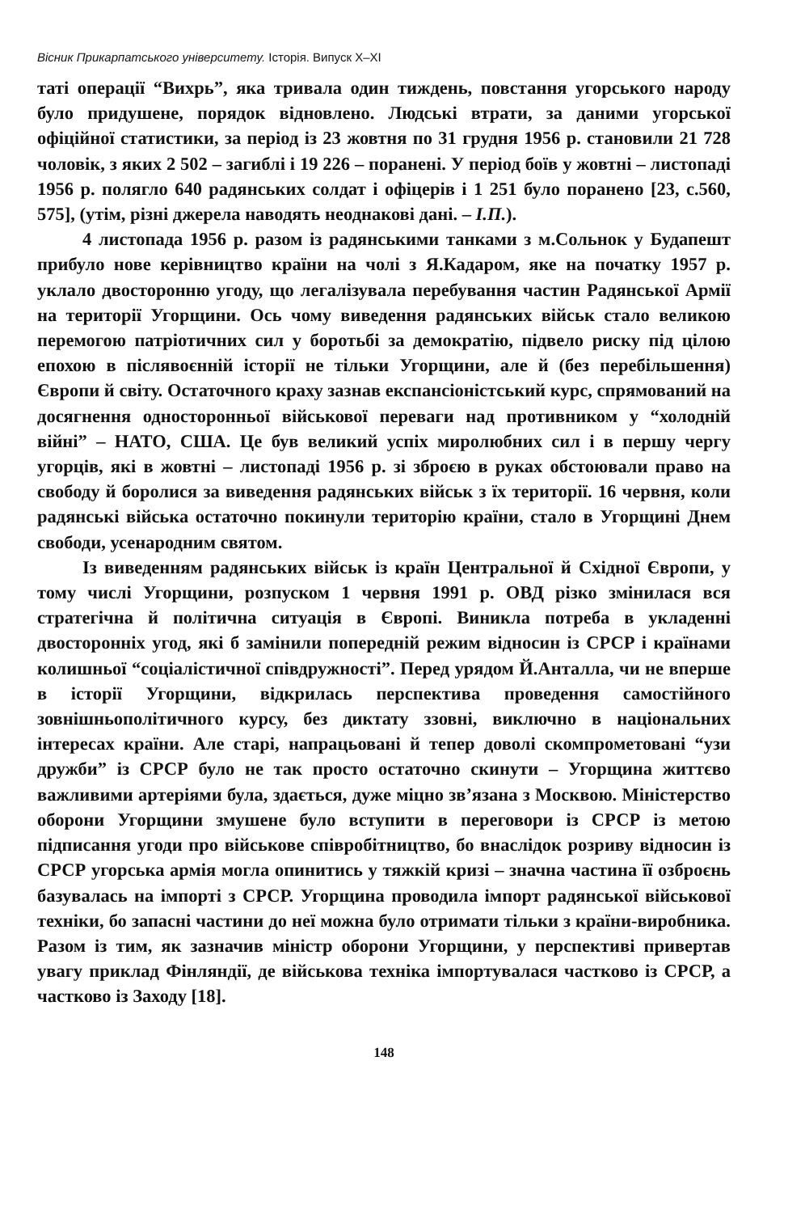Вісник Прикарпатського університету. Історія. Випуск X–XI
таті операції “Вихрь”, яка тривала один тиждень, повстання угорського народу було придушене, порядок відновлено. Людські втрати, за даними угорської офіційної статистики, за період із 23 жовтня по 31 грудня 1956 р. становили 21 728 чоловік, з яких 2 502 – загиблі і 19 226 – поранені. У період боїв у жовтні – листопаді 1956 р. полягло 640 радянських солдат і офіцерів і 1 251 було поранено [23, с.560, 575], (утім, різні джерела наводять неоднакові дані. – І.П.).
4 листопада 1956 р. разом із радянськими танками з м.Сольнок у Будапешт прибуло нове керівництво країни на чолі з Я.Кадаром, яке на початку 1957 р. уклало двосторонню угоду, що легалізувала перебування частин Радянської Армії на території Угорщини. Ось чому виведення радянських військ стало великою перемогою патріотичних сил у боротьбі за демократію, підвело риску під цілою епохою в післявоєнній історії не тільки Угорщини, але й (без перебільшення) Європи й світу. Остаточного краху зазнав експансіоністський курс, спрямований на досягнення односторонньої військової переваги над противником у “холодній війні” – НАТО, США. Це був великий успіх миролюбних сил і в першу чергу угорців, які в жовтні – листопаді 1956 р. зі зброєю в руках обстоювали право на свободу й боролися за виведення радянських військ з їх території. 16 червня, коли радянські війська остаточно покинули територію країни, стало в Угорщині Днем свободи, усенародним святом.
Із виведенням радянських військ із країн Центральної й Східної Європи, у тому числі Угорщини, розпуском 1 червня 1991 р. ОВД різко змінилася вся стратегічна й політична ситуація в Європі. Виникла потреба в укладенні двосторонніх угод, які б замінили попередній режим відносин із СРСР і країнами колишньої “соціалістичної співдружності”. Перед урядом Й.Анталла, чи не вперше в історії Угорщини, відкрилась перспектива проведення самостійного зовнішньополітичного курсу, без диктату ззовні, виключно в національних інтересах країни. Але старі, напрацьовані й тепер доволі скомпрометовані “узи дружби” із СРСР було не так просто остаточно скинути – Угорщина життєво важливими артеріями була, здається, дуже міцно зв’язана з Москвою. Міністерство оборони Угорщини змушене було вступити в переговори із СРСР із метою підписання угоди про військове співробітництво, бо внаслідок розриву відносин із СРСР угорська армія могла опинитись у тяжкій кризі – значна частина її озброєнь базувалась на імпорті з СРСР. Угорщина проводила імпорт радянської військової техніки, бо запасні частини до неї можна було отримати тільки з країни-виробника. Разом із тим, як зазначив міністр оборони Угорщини, у перспективі привертав увагу приклад Фінляндії, де військова техніка імпортувалася частково із СРСР, а частково із Заходу [18].
148